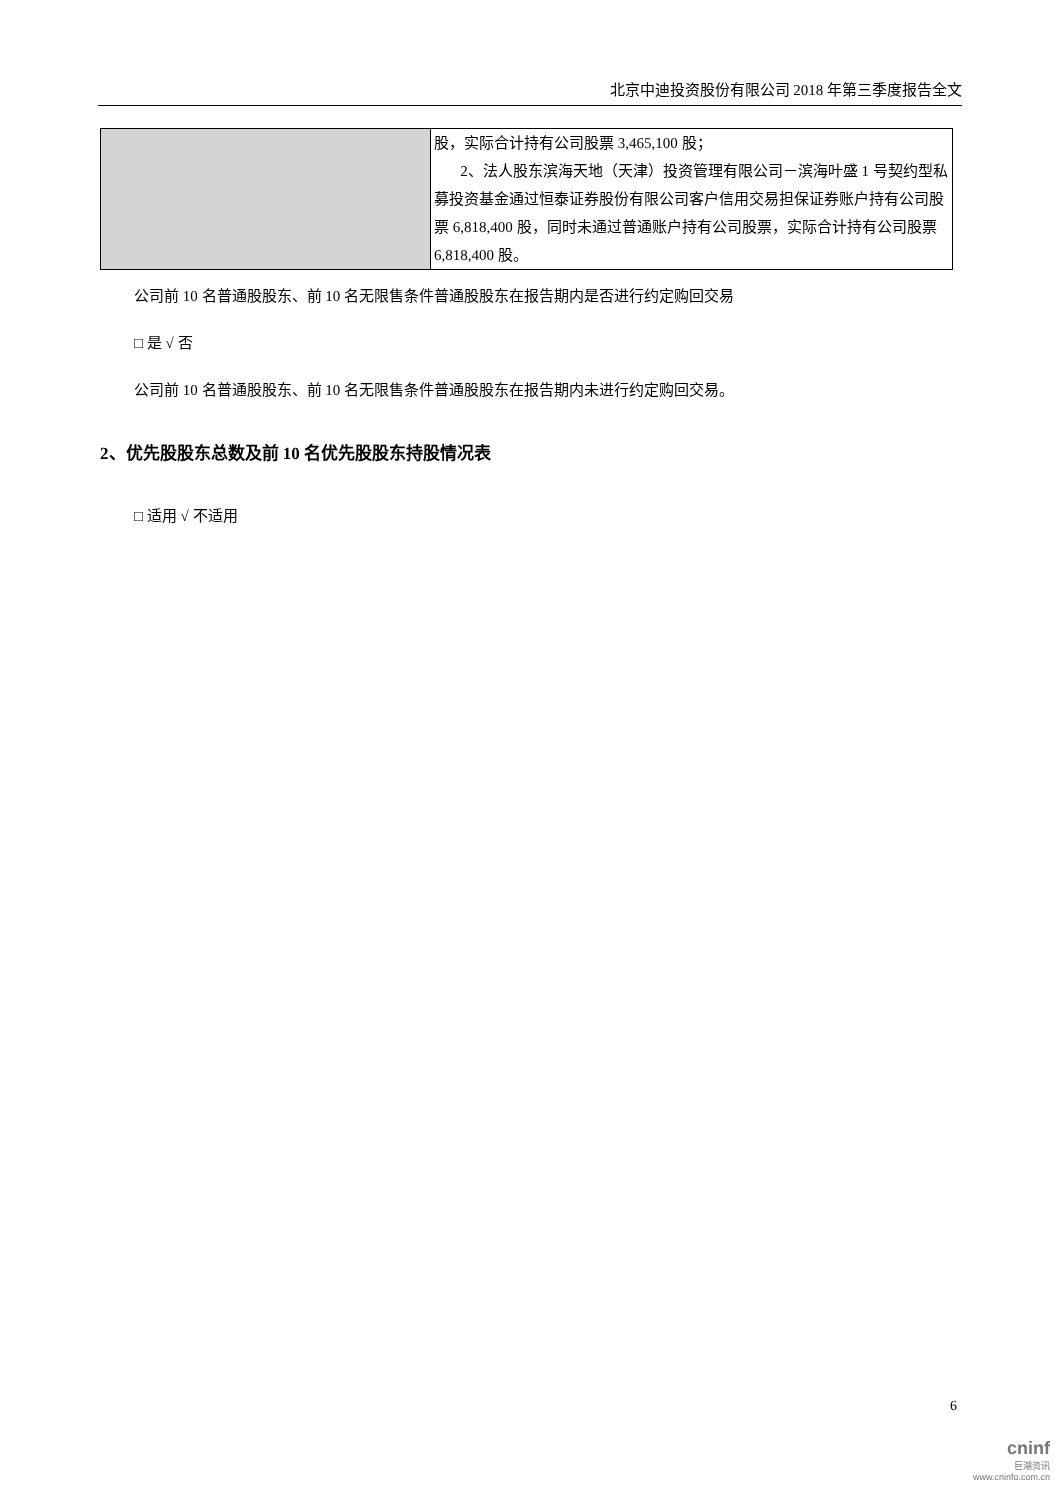北京中迪投资股份有限公司 2018 年第三季度报告全文
| | 股，实际合计持有公司股票 3,465,100 股； 2、法人股东滨海天地（天津）投资管理有限公司－滨海叶盛 1 号契约型私募投资基金通过恒泰证券股份有限公司客户信用交易担保证券账户持有公司股票 6,818,400 股，同时未通过普通账户持有公司股票，实际合计持有公司股票 6,818,400 股。 |
公司前 10 名普通股股东、前 10 名无限售条件普通股股东在报告期内是否进行约定购回交易
□ 是 √ 否
公司前 10 名普通股股东、前 10 名无限售条件普通股股东在报告期内未进行约定购回交易。
2、优先股股东总数及前 10 名优先股股东持股情况表
□ 适用 √ 不适用
6
cninf
巨潮资讯
www.cninfo.com.cn